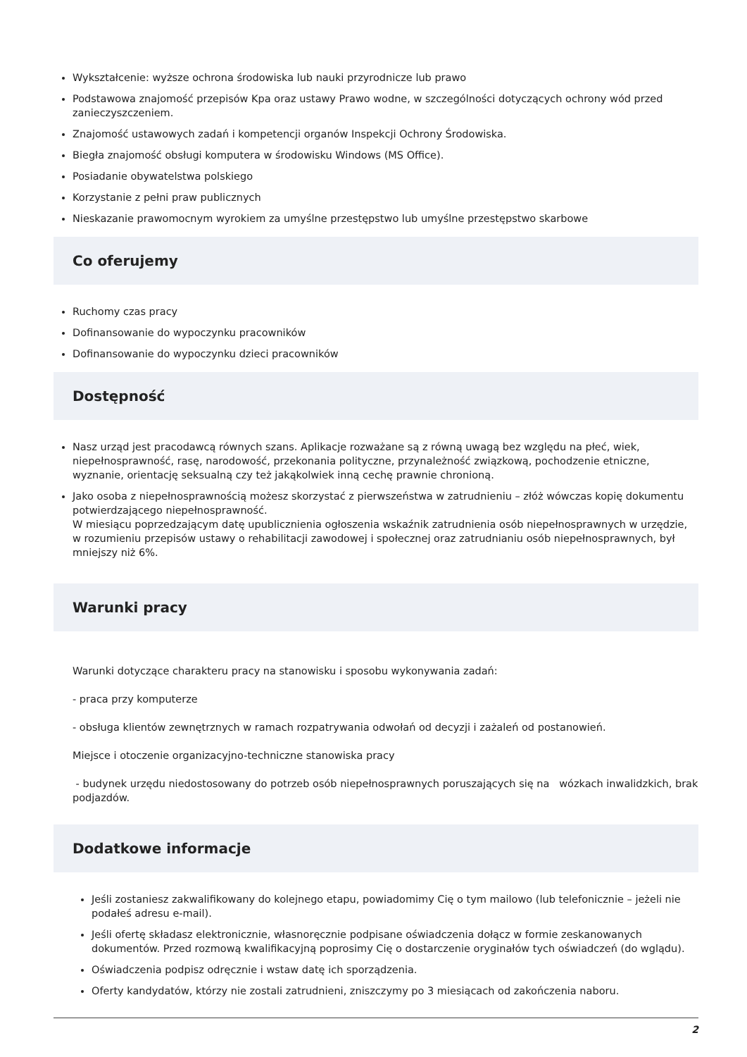Wykształcenie: wyższe ochrona środowiska lub nauki przyrodnicze lub prawo
Podstawowa znajomość przepisów Kpa oraz ustawy Prawo wodne, w szczególności dotyczących ochrony wód przed zanieczyszczeniem.
Znajomość ustawowych zadań i kompetencji organów Inspekcji Ochrony Środowiska.
Biegła znajomość obsługi komputera w środowisku Windows (MS Office).
Posiadanie obywatelstwa polskiego
Korzystanie z pełni praw publicznych
Nieskazanie prawomocnym wyrokiem za umyślne przestępstwo lub umyślne przestępstwo skarbowe
Co oferujemy
Ruchomy czas pracy
Dofinansowanie do wypoczynku pracowników
Dofinansowanie do wypoczynku dzieci pracowników
Dostępność
Nasz urząd jest pracodawcą równych szans. Aplikacje rozważane są z równą uwagą bez względu na płeć, wiek, niepełnosprawność, rasę, narodowość, przekonania polityczne, przynależność związkową, pochodzenie etniczne, wyznanie, orientację seksualną czy też jakąkolwiek inną cechę prawnie chronioną.
Jako osoba z niepełnosprawnością możesz skorzystać z pierwszeństwa w zatrudnieniu – złóż wówczas kopię dokumentu potwierdzającego niepełnosprawność.
W miesiącu poprzedzającym datę upublicznienia ogłoszenia wskaźnik zatrudnienia osób niepełnosprawnych w urzędzie, w rozumieniu przepisów ustawy o rehabilitacji zawodowej i społecznej oraz zatrudnianiu osób niepełnosprawnych, był mniejszy niż 6%.
Warunki pracy
Warunki dotyczące charakteru pracy na stanowisku i sposobu wykonywania zadań:
- praca przy komputerze
- obsługa klientów zewnętrznych w ramach rozpatrywania odwołań od decyzji i zażaleń od postanowień.
Miejsce i otoczenie organizacyjno-techniczne stanowiska pracy
- budynek urzędu niedostosowany do potrzeb osób niepełnosprawnych poruszających się na wózkach inwalidzkich, brak podjazdów.
Dodatkowe informacje
Jeśli zostaniesz zakwalifikowany do kolejnego etapu, powiadomimy Cię o tym mailowo (lub telefonicznie – jeżeli nie podałeś adresu e-mail).
Jeśli ofertę składasz elektronicznie, własnoręcznie podpisane oświadczenia dołącz w formie zeskanowanych dokumentów. Przed rozmową kwalifikacyjną poprosimy Cię o dostarczenie oryginałów tych oświadczeń (do wglądu).
Oświadczenia podpisz odręcznie i wstaw datę ich sporządzenia.
Oferty kandydatów, którzy nie zostali zatrudnieni, zniszczymy po 3 miesiącach od zakończenia naboru.
2